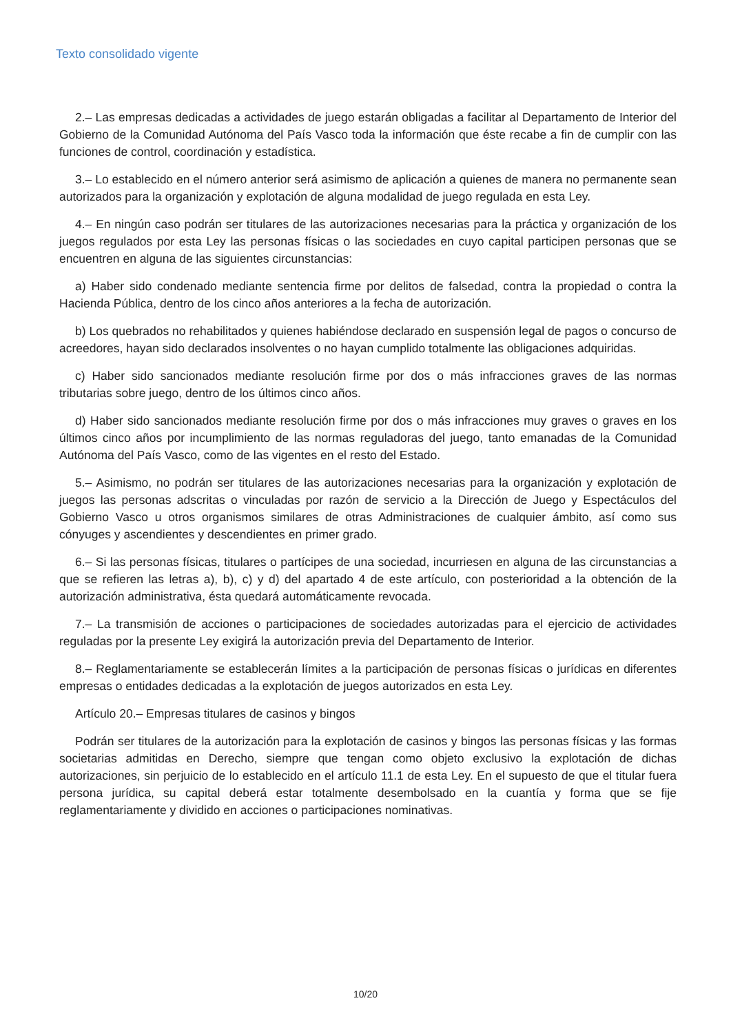Texto consolidado vigente
2.– Las empresas dedicadas a actividades de juego estarán obligadas a facilitar al Departamento de Interior del Gobierno de la Comunidad Autónoma del País Vasco toda la información que éste recabe a fin de cumplir con las funciones de control, coordinación y estadística.
3.– Lo establecido en el número anterior será asimismo de aplicación a quienes de manera no permanente sean autorizados para la organización y explotación de alguna modalidad de juego regulada en esta Ley.
4.– En ningún caso podrán ser titulares de las autorizaciones necesarias para la práctica y organización de los juegos regulados por esta Ley las personas físicas o las sociedades en cuyo capital participen personas que se encuentren en alguna de las siguientes circunstancias:
a) Haber sido condenado mediante sentencia firme por delitos de falsedad, contra la propiedad o contra la Hacienda Pública, dentro de los cinco años anteriores a la fecha de autorización.
b) Los quebrados no rehabilitados y quienes habiéndose declarado en suspensión legal de pagos o concurso de acreedores, hayan sido declarados insolventes o no hayan cumplido totalmente las obligaciones adquiridas.
c) Haber sido sancionados mediante resolución firme por dos o más infracciones graves de las normas tributarias sobre juego, dentro de los últimos cinco años.
d) Haber sido sancionados mediante resolución firme por dos o más infracciones muy graves o graves en los últimos cinco años por incumplimiento de las normas reguladoras del juego, tanto emanadas de la Comunidad Autónoma del País Vasco, como de las vigentes en el resto del Estado.
5.– Asimismo, no podrán ser titulares de las autorizaciones necesarias para la organización y explotación de juegos las personas adscritas o vinculadas por razón de servicio a la Dirección de Juego y Espectáculos del Gobierno Vasco u otros organismos similares de otras Administraciones de cualquier ámbito, así como sus cónyuges y ascendientes y descendientes en primer grado.
6.– Si las personas físicas, titulares o partícipes de una sociedad, incurriesen en alguna de las circunstancias a que se refieren las letras a), b), c) y d) del apartado 4 de este artículo, con posterioridad a la obtención de la autorización administrativa, ésta quedará automáticamente revocada.
7.– La transmisión de acciones o participaciones de sociedades autorizadas para el ejercicio de actividades reguladas por la presente Ley exigirá la autorización previa del Departamento de Interior.
8.– Reglamentariamente se establecerán límites a la participación de personas físicas o jurídicas en diferentes empresas o entidades dedicadas a la explotación de juegos autorizados en esta Ley.
Artículo 20.– Empresas titulares de casinos y bingos
Podrán ser titulares de la autorización para la explotación de casinos y bingos las personas físicas y las formas societarias admitidas en Derecho, siempre que tengan como objeto exclusivo la explotación de dichas autorizaciones, sin perjuicio de lo establecido en el artículo 11.1 de esta Ley. En el supuesto de que el titular fuera persona jurídica, su capital deberá estar totalmente desembolsado en la cuantía y forma que se fije reglamentariamente y dividido en acciones o participaciones nominativas.
10/20